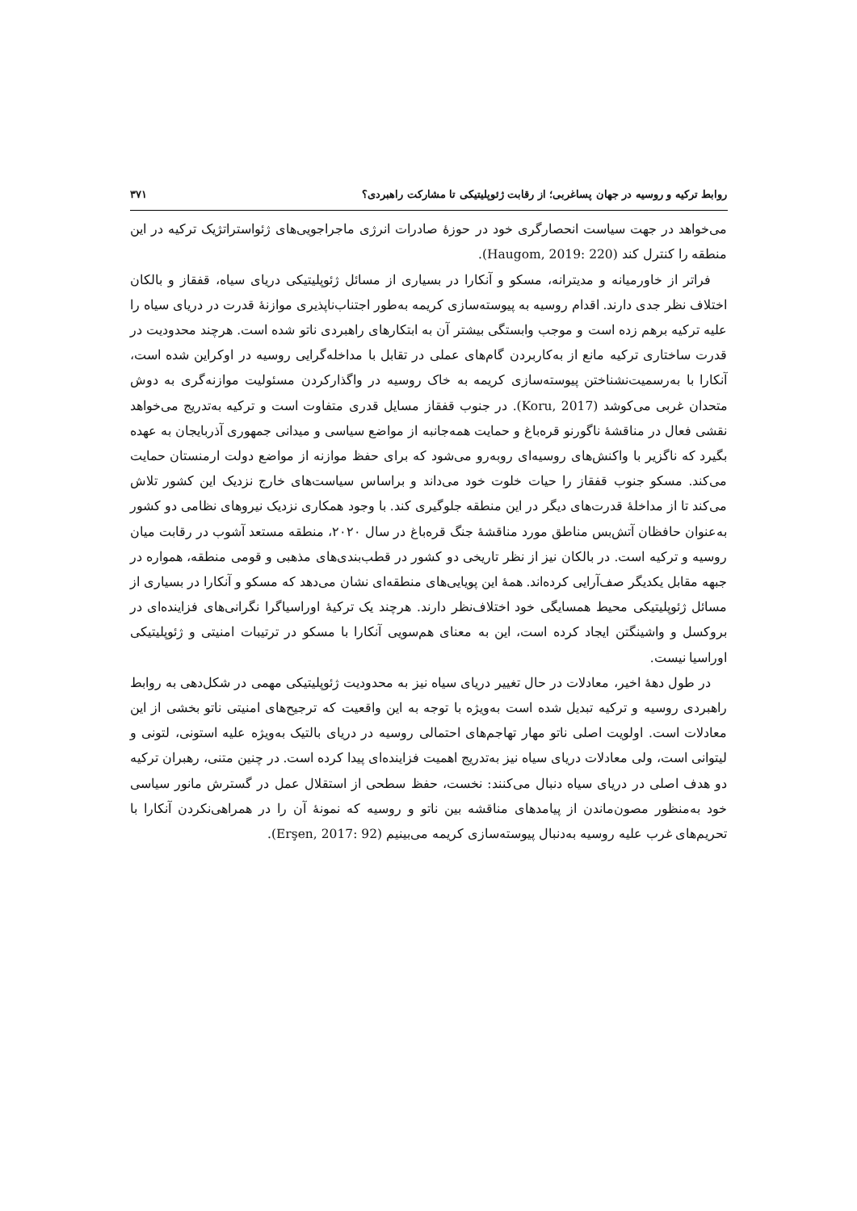روابط ترکیه و روسیه در جهان پساغربی؛ از رقابت ژئوپلیتیکی تا مشارکت راهبردی؟ ۳۷۱
می‌خواهد در جهت سیاست انحصارگری خود در حوزۀ صادرات انرژی ماجراجویی‌های ژئواستراتژیک ترکیه در این منطقه را کنترل کند (Haugom, 2019: 220).
فراتر از خاورمیانه و مدیترانه، مسکو و آنکارا در بسیاری از مسائل ژئوپلیتیکی دریای سیاه، قفقاز و بالکان اختلاف نظر جدی دارند. اقدام روسیه به پیوسته‌سازی کریمه به‌طور اجتناب‌ناپذیری موازنۀ قدرت در دریای سیاه را علیه ترکیه برهم زده است و موجب وابستگی بیشتر آن به ابتکارهای راهبردی ناتو شده است. هرچند محدودیت در قدرت ساختاری ترکیه مانع از به‌کاربردن گام‌های عملی در تقابل با مداخله‌گرایی روسیه در اوکراین شده است، آنکارا با به‌رسمیت‌نشناختن پیوسته‌سازی کریمه به خاک روسیه در واگذارکردن مسئولیت موازنه‌گری به دوش متحدان غربی می‌کوشد (Koru, 2017). در جنوب قفقاز مسایل قدری متفاوت است و ترکیه به‌تدریج می‌خواهد نقشی فعال در مناقشۀ ناگورنو قره‌باغ و حمایت همه‌جانبه از مواضع سیاسی و میدانی جمهوری آذربایجان به عهده بگیرد که ناگزیر با واکنش‌های روسیه‌ای روبه‌رو می‌شود که برای حفظ موازنه از مواضع دولت ارمنستان حمایت می‌کند. مسکو جنوب قفقاز را حیات خلوت خود می‌داند و براساس سیاست‌های خارج نزدیک این کشور تلاش می‌کند تا از مداخلۀ قدرت‌های دیگر در این منطقه جلوگیری کند. با وجود همکاری نزدیک نیروهای نظامی دو کشور به‌عنوان حافظان آتش‌بس مناطق مورد مناقشۀ جنگ قره‌باغ در سال ۲۰۲۰، منطقه مستعد آشوب در رقابت میان روسیه و ترکیه است. در بالکان نیز از نظر تاریخی دو کشور در قطب‌بندی‌های مذهبی و قومی منطقه، همواره در جبهه مقابل یکدیگر صف‌آرایی کرده‌اند. همۀ این پویایی‌های منطقه‌ای نشان می‌دهد که مسکو و آنکارا در بسیاری از مسائل ژئوپلیتیکی محیط همسایگی خود اختلاف‌نظر دارند. هرچند یک ترکیۀ اوراسیاگرا نگرانی‌های فزاینده‌ای در بروکسل و واشینگتن ایجاد کرده است، این به معنای هم‌سویی آنکارا با مسکو در ترتیبات امنیتی و ژئوپلیتیکی اوراسیا نیست.
در طول دهۀ اخیر، معادلات در حال تغییر دریای سیاه نیز به محدودیت ژئوپلیتیکی مهمی در شکل‌دهی به روابط راهبردی روسیه و ترکیه تبدیل شده است به‌ویژه با توجه به این واقعیت که ترجیح‌های امنیتی ناتو بخشی از این معادلات است. اولویت اصلی ناتو مهار تهاجم‌های احتمالی روسیه در دریای بالتیک به‌ویژه علیه استونی، لتونی و لیتوانی است، ولی معادلات دریای سیاه نیز به‌تدریج اهمیت فزاینده‌ای پیدا کرده است. در چنین متنی، رهبران ترکیه دو هدف اصلی در دریای سیاه دنبال می‌کنند: نخست، حفظ سطحی از استقلال عمل در گسترش مانور سیاسی خود به‌منظور مصون‌ماندن از پیامدهای مناقشه بین ناتو و روسیه که نمونۀ آن را در همراهی‌نکردن آنکارا با تحریم‌های غرب علیه روسیه به‌دنبال پیوسته‌سازی کریمه می‌بینیم (Erşen, 2017: 92).